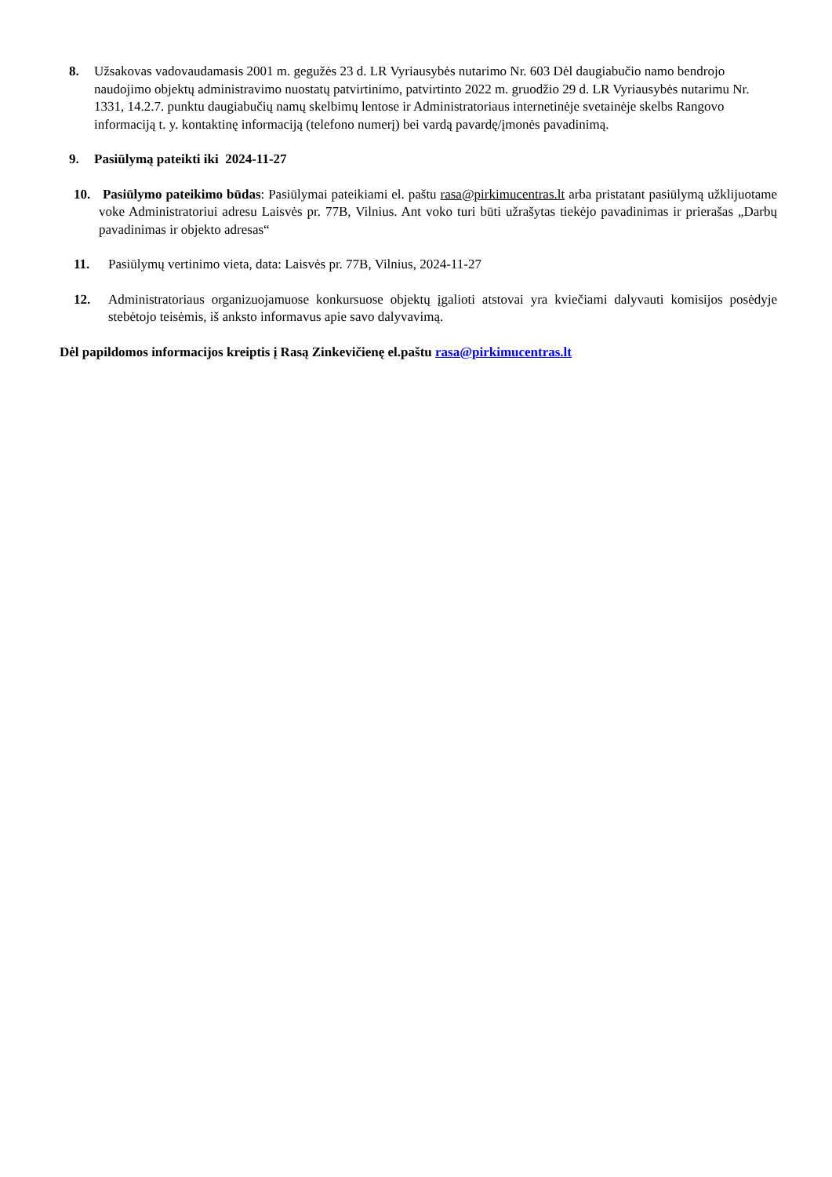8. Užsakovas vadovaudamasis 2001 m. gegužės 23 d. LR Vyriausybės nutarimo Nr. 603 Dėl daugiabučio namo bendrojo naudojimo objektų administravimo nuostatų patvirtinimo, patvirtinto 2022 m. gruodžio 29 d. LR Vyriausybės nutarimu Nr. 1331, 14.2.7. punktu daugiabučių namų skelbimų lentose ir Administratoriaus internetinėje svetainėje skelbs Rangovo informaciją t. y. kontaktinę informaciją (telefono numerį) bei vardą pavardę/įmonės pavadinimą.
9. Pasiūlymą pateikti iki 2024-11-27
10. Pasiūlymo pateikimo būdas: Pasiūlymai pateikiami el. paštu rasa@pirkimucentras.lt arba pristatant pasiūlymą užklijuotame voke Administratoriui adresu Laisvės pr. 77B, Vilnius. Ant voko turi būti užrašytas tiekėjo pavadinimas ir prierašas „Darbų pavadinimas ir objekto adresas“
11. Pasiūlymų vertinimo vieta, data: Laisvės pr. 77B, Vilnius, 2024-11-27
12. Administratoriaus organizuojamuose konkursuose objektų įgalioti atstovai yra kviečiami dalyvauti komisijos posėdyje stebėtojo teisėmis, iš anksto informavus apie savo dalyvavimą.
Dėl papildomos informacijos kreiptis į Rasą Zinkevičienę el.paštu rasa@pirkimucentras.lt